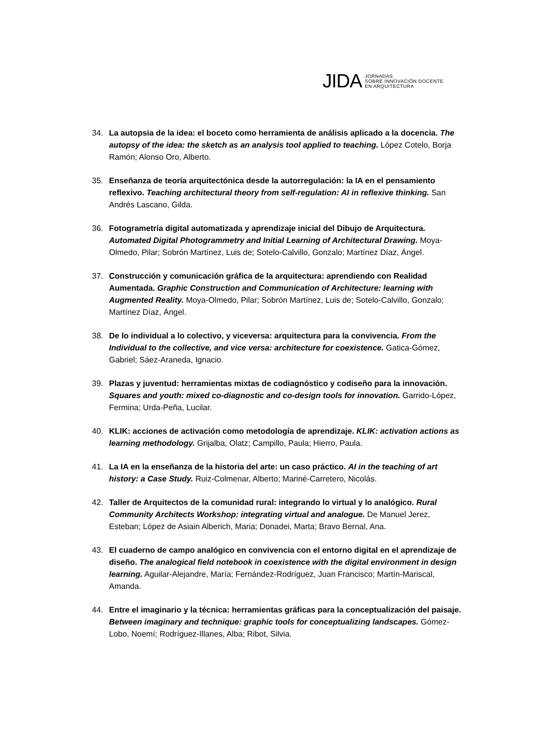JIDA JORNADAS
SOBRE INNOVACIÓN DOCENTE
EN ARQUITECTURA
34. La autopsia de la idea: el boceto como herramienta de análisis aplicado a la docencia. The autopsy of the idea: the sketch as an analysis tool applied to teaching. López Cotelo, Borja Ramón; Alonso Oro, Alberto.
35. Enseñanza de teoría arquitectónica desde la autorregulación: la IA en el pensamiento reflexivo. Teaching architectural theory from self-regulation: AI in reflexive thinking. San Andrés Lascano, Gilda.
36. Fotogrametría digital automatizada y aprendizaje inicial del Dibujo de Arquitectura. Automated Digital Photogrammetry and Initial Learning of Architectural Drawing. Moya-Olmedo, Pilar; Sobrón Martínez, Luis de; Sotelo-Calvillo, Gonzalo; Martínez Díaz, Ángel.
37. Construcción y comunicación gráfica de la arquitectura: aprendiendo con Realidad Aumentada. Graphic Construction and Communication of Architecture: learning with Augmented Reality. Moya-Olmedo, Pilar; Sobrón Martínez, Luis de; Sotelo-Calvillo, Gonzalo; Martínez Díaz, Ángel.
38. De lo individual a lo colectivo, y viceversa: arquitectura para la convivencia. From the Individual to the collective, and vice versa: architecture for coexistence. Gatica-Gómez, Gabriel; Sáez-Araneda, Ignacio.
39. Plazas y juventud: herramientas mixtas de codiagnóstico y codiseño para la innovación. Squares and youth: mixed co-diagnostic and co-design tools for innovation. Garrido-López, Fermina; Urda-Peña, Lucilar.
40. KLIK: acciones de activación como metodología de aprendizaje. KLIK: activation actions as learning methodology. Grijalba, Olatz; Campillo, Paula; Hierro, Paula.
41. La IA en la enseñanza de la historia del arte: un caso práctico. AI in the teaching of art history: a Case Study. Ruiz-Colmenar, Alberto; Mariné-Carretero, Nicolás.
42. Taller de Arquitectos de la comunidad rural: integrando lo virtual y lo analógico. Rural Community Architects Workshop: integrating virtual and analogue. De Manuel Jerez, Esteban; López de Asiain Alberich, Maria; Donadei, Marta; Bravo Bernal, Ana.
43. El cuaderno de campo analógico en convivencia con el entorno digital en el aprendizaje de diseño. The analogical field notebook in coexistence with the digital environment in design learning. Aguilar-Alejandre, María; Fernández-Rodríguez, Juan Francisco; Martín-Mariscal, Amanda.
44. Entre el imaginario y la técnica: herramientas gráficas para la conceptualización del paisaje. Between imaginary and technique: graphic tools for conceptualizing landscapes. Gómez-Lobo, Noemí; Rodríguez-Illanes, Alba; Ribot, Silvia.